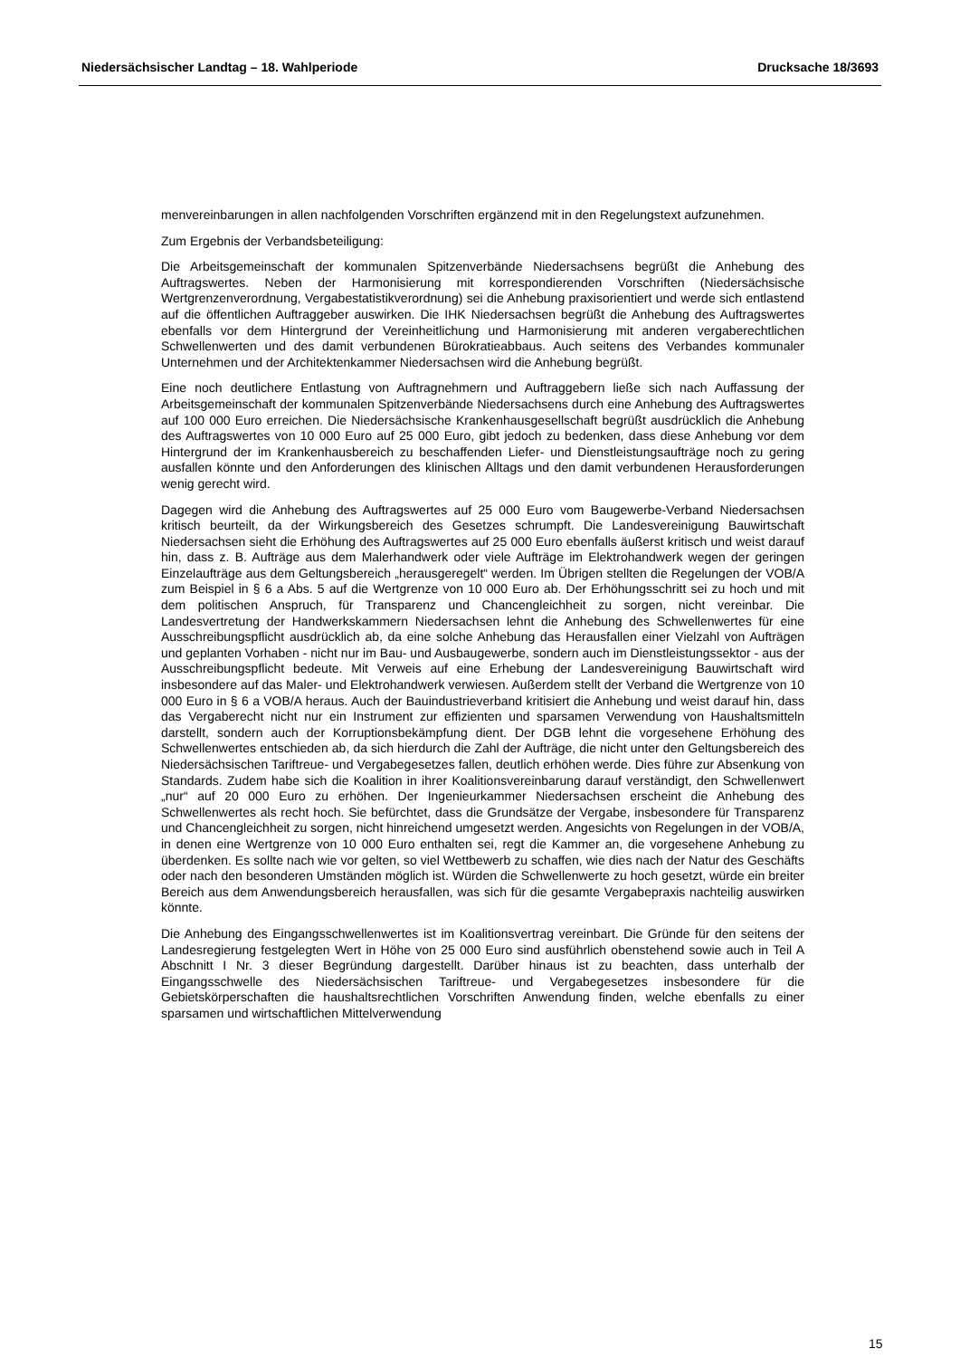Niedersächsischer Landtag – 18. Wahlperiode Drucksache 18/3693
menvereinbarungen in allen nachfolgenden Vorschriften ergänzend mit in den Regelungstext aufzunehmen.
Zum Ergebnis der Verbandsbeteiligung:
Die Arbeitsgemeinschaft der kommunalen Spitzenverbände Niedersachsens begrüßt die Anhebung des Auftragswertes. Neben der Harmonisierung mit korrespondierenden Vorschriften (Niedersächsische Wertgrenzenverordnung, Vergabestatistikverordnung) sei die Anhebung praxisorientiert und werde sich entlastend auf die öffentlichen Auftraggeber auswirken. Die IHK Niedersachsen begrüßt die Anhebung des Auftragswertes ebenfalls vor dem Hintergrund der Vereinheitlichung und Harmonisierung mit anderen vergaberechtlichen Schwellenwerten und des damit verbundenen Bürokratieabbaus. Auch seitens des Verbandes kommunaler Unternehmen und der Architektenkammer Niedersachsen wird die Anhebung begrüßt.
Eine noch deutlichere Entlastung von Auftragnehmern und Auftraggebern ließe sich nach Auffassung der Arbeitsgemeinschaft der kommunalen Spitzenverbände Niedersachsens durch eine Anhebung des Auftragswertes auf 100 000 Euro erreichen. Die Niedersächsische Krankenhausgesellschaft begrüßt ausdrücklich die Anhebung des Auftragswertes von 10 000 Euro auf 25 000 Euro, gibt jedoch zu bedenken, dass diese Anhebung vor dem Hintergrund der im Krankenhausbereich zu beschaffenden Liefer- und Dienstleistungsaufträge noch zu gering ausfallen könnte und den Anforderungen des klinischen Alltags und den damit verbundenen Herausforderungen wenig gerecht wird.
Dagegen wird die Anhebung des Auftragswertes auf 25 000 Euro vom Baugewerbe-Verband Niedersachsen kritisch beurteilt, da der Wirkungsbereich des Gesetzes schrumpft. Die Landesvereinigung Bauwirtschaft Niedersachsen sieht die Erhöhung des Auftragswertes auf 25 000 Euro ebenfalls äußerst kritisch und weist darauf hin, dass z. B. Aufträge aus dem Malerhandwerk oder viele Aufträge im Elektrohandwerk wegen der geringen Einzelaufträge aus dem Geltungsbereich „herausgeregelt“ werden. Im Übrigen stellten die Regelungen der VOB/A zum Beispiel in § 6 a Abs. 5 auf die Wertgrenze von 10 000 Euro ab. Der Erhöhungsschritt sei zu hoch und mit dem politischen Anspruch, für Transparenz und Chancengleichheit zu sorgen, nicht vereinbar. Die Landesvertretung der Handwerkskammern Niedersachsen lehnt die Anhebung des Schwellenwertes für eine Ausschreibungspflicht ausdrücklich ab, da eine solche Anhebung das Herausfallen einer Vielzahl von Aufträgen und geplanten Vorhaben - nicht nur im Bau- und Ausbaugewerbe, sondern auch im Dienstleistungssektor - aus der Ausschreibungspflicht bedeute. Mit Verweis auf eine Erhebung der Landesvereinigung Bauwirtschaft wird insbesondere auf das Maler- und Elektrohandwerk verwiesen. Außerdem stellt der Verband die Wertgrenze von 10 000 Euro in § 6 a VOB/A heraus. Auch der Bauindustrieverband kritisiert die Anhebung und weist darauf hin, dass das Vergaberecht nicht nur ein Instrument zur effizienten und sparsamen Verwendung von Haushaltsmitteln darstellt, sondern auch der Korruptionsbekämpfung dient. Der DGB lehnt die vorgesehene Erhöhung des Schwellenwertes entschieden ab, da sich hierdurch die Zahl der Aufträge, die nicht unter den Geltungsbereich des Niedersächsischen Tariftreue- und Vergabegesetzes fallen, deutlich erhöhen werde. Dies führe zur Absenkung von Standards. Zudem habe sich die Koalition in ihrer Koalitionsvereinbarung darauf verständigt, den Schwellenwert „nur“ auf 20 000 Euro zu erhöhen. Der Ingenieurkammer Niedersachsen erscheint die Anhebung des Schwellenwertes als recht hoch. Sie befürchtet, dass die Grundsätze der Vergabe, insbesondere für Transparenz und Chancengleichheit zu sorgen, nicht hinreichend umgesetzt werden. Angesichts von Regelungen in der VOB/A, in denen eine Wertgrenze von 10 000 Euro enthalten sei, regt die Kammer an, die vorgesehene Anhebung zu überdenken. Es sollte nach wie vor gelten, so viel Wettbewerb zu schaffen, wie dies nach der Natur des Geschäfts oder nach den besonderen Umständen möglich ist. Würden die Schwellenwerte zu hoch gesetzt, würde ein breiter Bereich aus dem Anwendungsbereich herausfallen, was sich für die gesamte Vergabepraxis nachteilig auswirken könnte.
Die Anhebung des Eingangsschwellenwertes ist im Koalitionsvertrag vereinbart. Die Gründe für den seitens der Landesregierung festgelegten Wert in Höhe von 25 000 Euro sind ausführlich obenstehend sowie auch in Teil A Abschnitt I Nr. 3 dieser Begründung dargestellt. Darüber hinaus ist zu beachten, dass unterhalb der Eingangsschwelle des Niedersächsischen Tariftreue- und Vergabegesetzes insbesondere für die Gebietskörperschaften die haushaltsrechtlichen Vorschriften Anwendung finden, welche ebenfalls zu einer sparsamen und wirtschaftlichen Mittelverwendung
15